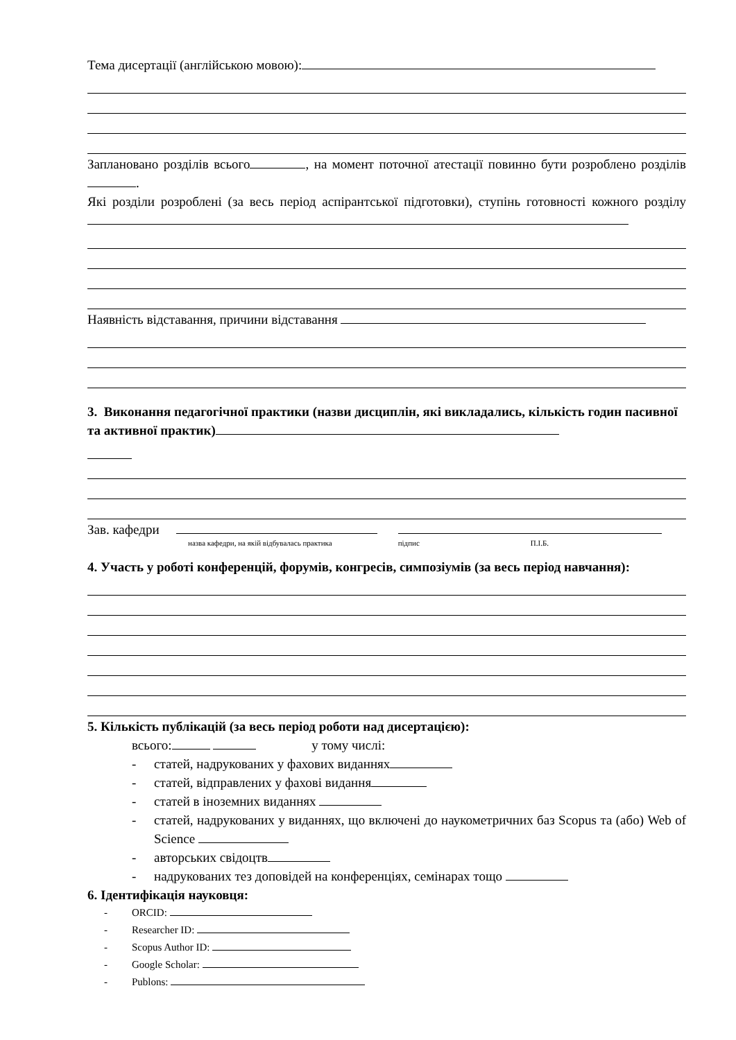Тема дисертації (англійською мовою):
Заплановано розділів всього , на момент поточної атестації повинно бути розроблено розділів .
Які розділи розроблені (за весь період аспірантської підготовки), ступінь готовності кожного розділу
Наявність відставання, причини відставання
3. Виконання педагогічної практики (назви дисциплін, які викладались, кількість годин пасивної та активної практик)
Зав. кафедри
назва кафедри, на якій відбувалась практика підпис П.І.Б.
4. Участь у роботі конференцій, форумів, конгресів, симпозіумів (за весь період навчання):
5. Кількість публікацій (за весь період роботи над дисертацією):
всього: у тому числі:
- статей, надрукованих у фахових виданнях
- статей, відправлених у фахові видання
- статей в іноземних виданнях
- статей, надрукованих у виданнях, що включені до наукометричних баз Scopus та (або) Web of Science
- авторських свідоцтв
- надрукованих тез доповідей на конференціях, семінарах тощо
6. Ідентифікація науковця:
- ORCID:
- Researcher ID:
- Scopus Author ID:
- Google Scholar:
- Publons: